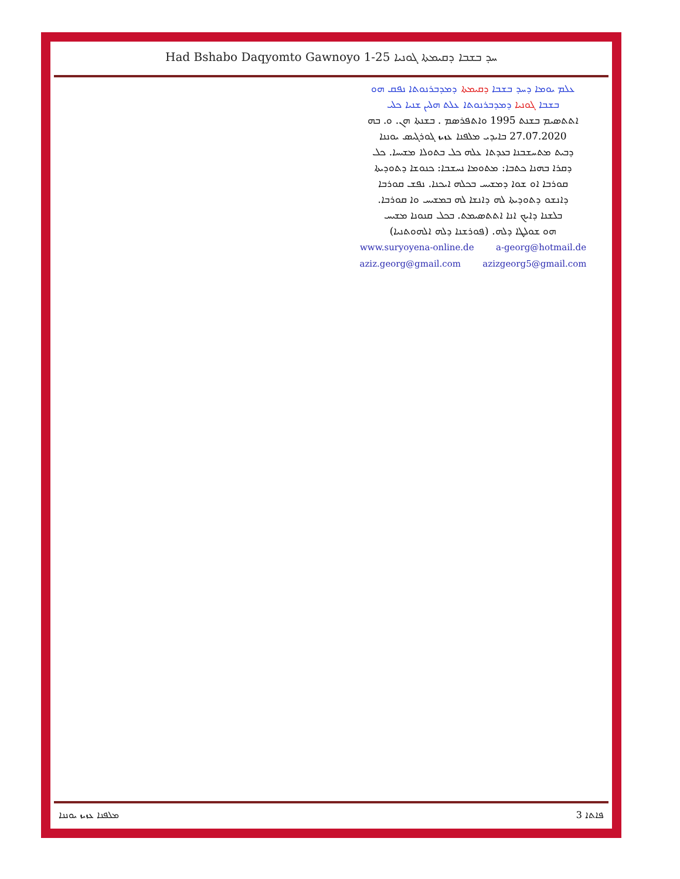Had Bshabo Daqyomto Gawnoyo 1-25 ܚܕ ܒܫܒܐ ܕܩܝܡܬܐ ܓܘܢܝܐ
ܥܠܡ ܝܘܡܐ ܕܚܕ ܒܫܒܐ ܕܩܝܡܬܐ ܕܡܕܒܪܢܘܬܐ ܢܦܩ ܗܘ
ܒܫܒܐ ܓܘܢܝܐ ܕܡܕܒܪܢܘܬܐ ܥܠܬ ܗܠܝܢ ܫܢܝܐ ܟܠܝ
ܐܬܬܣܝܡ ܒܫܢܬ 1995 ܘܐܬܦܪܣܡ . ܒܫܢܬܐ ܗܢ. ܘ. ܒܗ
27.07.2020 ܒܐܝܕܝ ܡܠܦܢܐ ܥܙܝܙ ܓܘܪܓܝܣ ܝܘܢܢܐ
ܕܒܝܬ ܡܬܚܫܒܢܐ ܒܥܕܬܐ ܥܠܗ ܟܠ ܒܬܘܠܐ ܡܫܝܚܐ. ܟܠ
ܕܩܪܐ ܒܗܢܐ ܟܬܒܐ: ܡܬܘܡܐ ܢܚܫܒܐ: ܟܢܘܫܐ ܕܬܘܕܝܬܐ
ܩܘܪܒܐ ܐܘ ܫܘܐ ܕܡܫܝܚ ܒܟܠܗ ܐܝܟܢܐ. ܢܦܫ ܩܘܪܒܐ
ܕܐܢܫܘ ܕܬܘܕܝܬܐ ܠܗ ܕܐܢܫܐ ܠܗ ܒܡܫܝܚ ܘܐ ܩܘܪܒܐ.
ܒܠܫܢܐ ܕܐܝܟ ܐܢܐ ܐܬܬܣܝܡܬ. ܒܟܠ ܩܢܘܢܐ ܡܫܝܚ
ܗܘ ܫܘܠܛܐ ܕܠܗ. (ܦܘܪܫܢܐ ܕܠܗ ܐܠܗܘܬܢܝܐ)
www.suryoyena-online.de a-georg@hotmail.de
aziz.georg@gmail.com azizgeorg5@gmail.com
ܡܠܦܢܐ ܥܙܝܙ ܝܘܢܢܐ ܦܐܬܐ 3